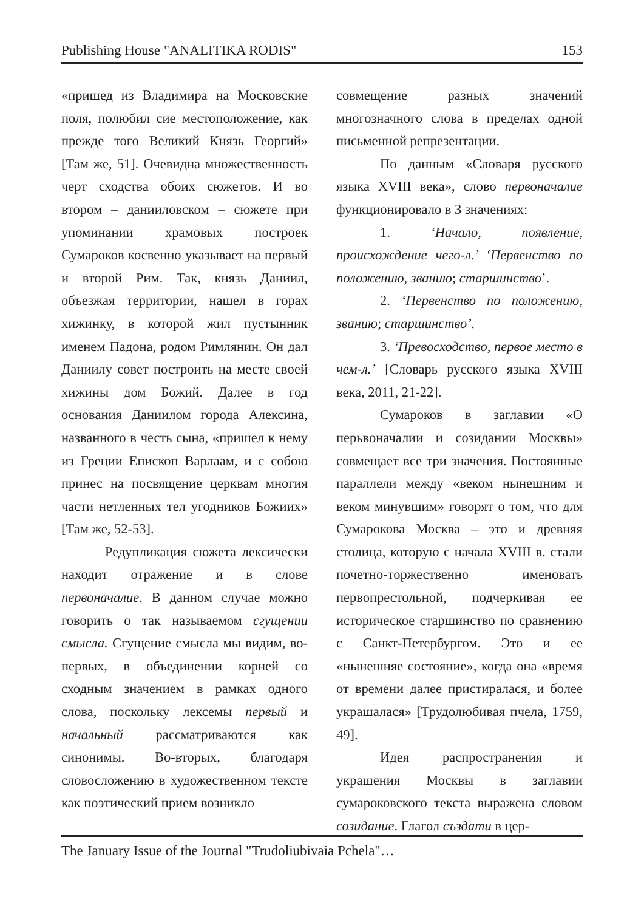Publishing House "ANALITIKA RODIS" 153
«пришед из Владимира на Московские поля, полюбил сие местоположение, как прежде того Великий Князь Георгий» [Там же, 51]. Очевидна множественность черт сходства обоих сюжетов. И во втором – данииловском – сюжете при упоминании храмовых построек Сумароков косвенно указывает на первый и второй Рим. Так, князь Даниил, объезжая территории, нашел в горах хижинку, в которой жил пустынник именем Падона, родом Римлянин. Он дал Даниилу совет построить на месте своей хижины дом Божий. Далее в год основания Даниилом города Алексина, названного в честь сына, «пришел к нему из Греции Епископ Варлаам, и с собою принес на посвящение церквам многия части нетленных тел угодников Божиих» [Там же, 52-53].
Редупликация сюжета лексически находит отражение и в слове первоначалие. В данном случае можно говорить о так называемом сгущении смысла. Сгущение смысла мы видим, во-первых, в объединении корней со сходным значением в рамках одного слова, поскольку лексемы первый и начальный рассматриваются как синонимы. Во-вторых, благодаря словосложению в художественном тексте как поэтический прием возникло
совмещение разных значений многозначного слова в пределах одной письменной репрезентации.
По данным «Словаря русского языка XVIII века», слово первоначалие функционировало в 3 значениях:
1. ‘Начало, появление, происхождение чего-л.’ ‘Первенство по положению, званию; старшинство’.
2. ‘Первенство по положению, званию; старшинство’.
3. ‘Превосходство, первое место в чем-л.’ [Словарь русского языка XVIII века, 2011, 21-22].
Сумароков в заглавии «О перьвоначалии и созидании Москвы» совмещает все три значения. Постоянные параллели между «веком нынешним и веком минувшим» говорят о том, что для Сумарокова Москва – это и древняя столица, которую с начала XVIII в. стали почетно-торжественно именовать первопрестольной, подчеркивая ее историческое старшинство по сравнению с Санкт-Петербургом. Это и ее «нынешняе состояние», когда она «время от времени далее пристиралася, и более украшалася» [Трудолюбивая пчела, 1759, 49].
Идея распространения и украшения Москвы в заглавии сумароковского текста выражена словом созидание. Глагол създати в цер-
The January Issue of the Journal "Trudoliubivaia Pchela"…